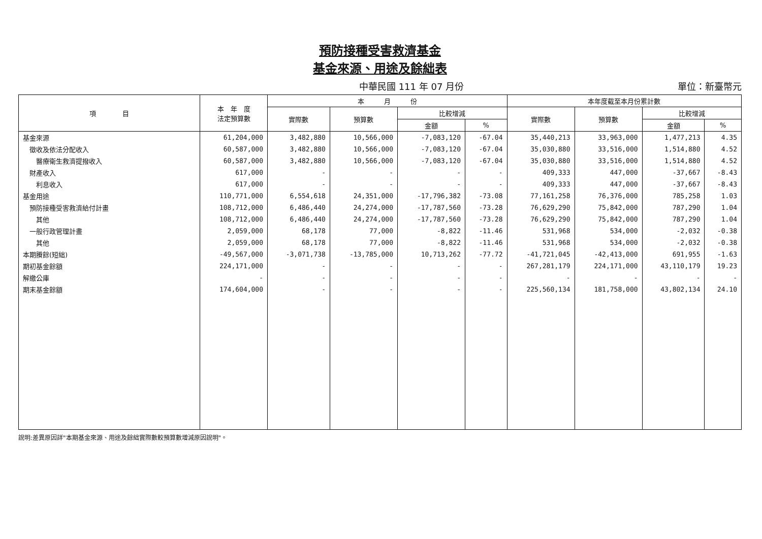預防接種受害救濟基金
基金來源、用途及餘絀表
中華民國 111 年 07 月份 單位：新臺幣元
| 項 目 | 本 年 度 法定預算數 | 本 月 份 | | | | 本年度截至本月份累計數 | | | |
| --- | --- | --- | --- | --- | --- | --- | --- | --- | --- |
| | | 實際數 | 預算數 | 比較增減 | | 實際數 | 預算數 | 比較增減 | |
| | | | | 金額 | % | | | 金額 | % |
| 基金來源 | 61,204,000 | 3,482,880 | 10,566,000 | -7,083,120 | -67.04 | 35,440,213 | 33,963,000 | 1,477,213 | 4.35 |
| 徵收及依法分配收入 | 60,587,000 | 3,482,880 | 10,566,000 | -7,083,120 | -67.04 | 35,030,880 | 33,516,000 | 1,514,880 | 4.52 |
| 醫療衛生救濟提撥收入 | 60,587,000 | 3,482,880 | 10,566,000 | -7,083,120 | -67.04 | 35,030,880 | 33,516,000 | 1,514,880 | 4.52 |
| 財產收入 | 617,000 | - | - | - | - | 409,333 | 447,000 | -37,667 | -8.43 |
| 利息收入 | 617,000 | - | - | - | - | 409,333 | 447,000 | -37,667 | -8.43 |
| 基金用途 | 110,771,000 | 6,554,618 | 24,351,000 | -17,796,382 | -73.08 | 77,161,258 | 76,376,000 | 785,258 | 1.03 |
| 預防接種受害救濟給付計畫 | 108,712,000 | 6,486,440 | 24,274,000 | -17,787,560 | -73.28 | 76,629,290 | 75,842,000 | 787,290 | 1.04 |
| 其他 | 108,712,000 | 6,486,440 | 24,274,000 | -17,787,560 | -73.28 | 76,629,290 | 75,842,000 | 787,290 | 1.04 |
| 一般行政管理計畫 | 2,059,000 | 68,178 | 77,000 | -8,822 | -11.46 | 531,968 | 534,000 | -2,032 | -0.38 |
| 其他 | 2,059,000 | 68,178 | 77,000 | -8,822 | -11.46 | 531,968 | 534,000 | -2,032 | -0.38 |
| 本期賸餘(短絀) | -49,567,000 | -3,071,738 | -13,785,000 | 10,713,262 | -77.72 | -41,721,045 | -42,413,000 | 691,955 | -1.63 |
| 期初基金餘額 | 224,171,000 | - | - | - | - | 267,281,179 | 224,171,000 | 43,110,179 | 19.23 |
| 解繳公庫 | - | - | - | - | - | - | - | - | - |
| 期末基金餘額 | 174,604,000 | - | - | - | - | 225,560,134 | 181,758,000 | 43,802,134 | 24.10 |
說明:差異原因詳"本期基金來源、用途及餘絀實際數較預算數增減原因說明"。